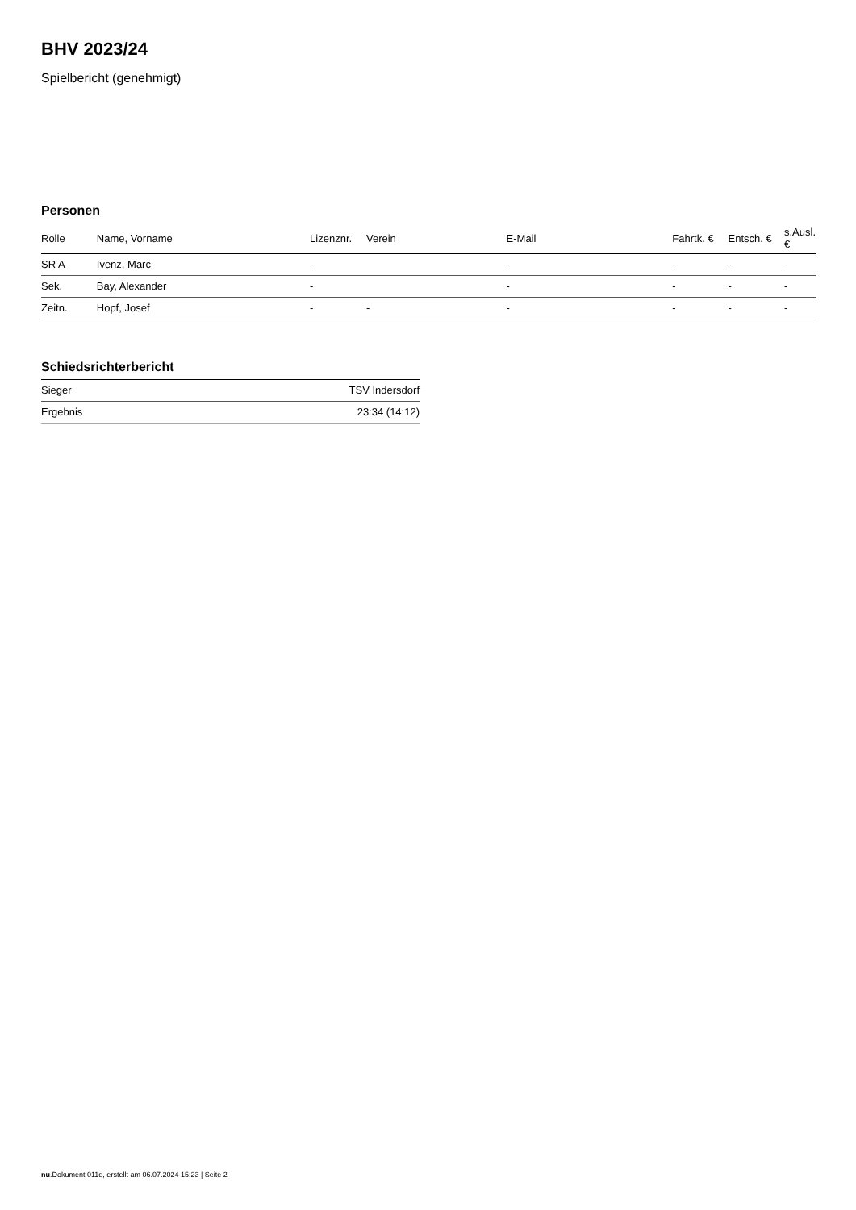BHV 2023/24
Spielbericht (genehmigt)
Personen
| Rolle | Name, Vorname | Lizenznr. | Verein | E-Mail | Fahrtk. € | Entsch. € | s.Ausl. € |
| --- | --- | --- | --- | --- | --- | --- | --- |
| SR A | Ivenz, Marc | - | | - | - | - | - |
| Sek. | Bay, Alexander | - | | - | - | - | - |
| Zeitn. | Hopf, Josef | - | - | - | - | - | - |
Schiedsrichterbericht
| Sieger | TSV Indersdorf |
| Ergebnis | 23:34 (14:12) |
nu.Dokument 011e, erstellt am 06.07.2024 15:23 | Seite 2